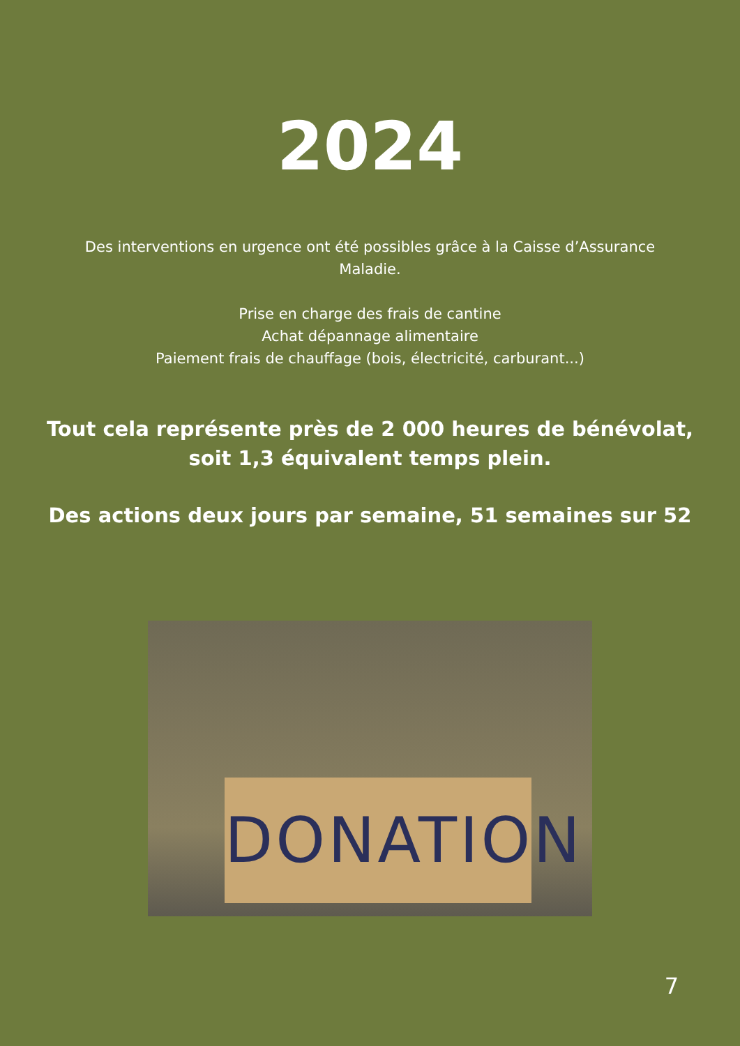2024
Des interventions en urgence ont été possibles grâce à la Caisse d’Assurance
Maladie.
Prise en charge des frais de cantine
Achat dépannage alimentaire
Paiement frais de chauffage (bois, électricité, carburant...)
Tout cela représente près de 2 000 heures de bénévolat,
soit 1,3 équivalent temps plein.
Des actions deux jours par semaine, 51 semaines sur 52
DONATION
7